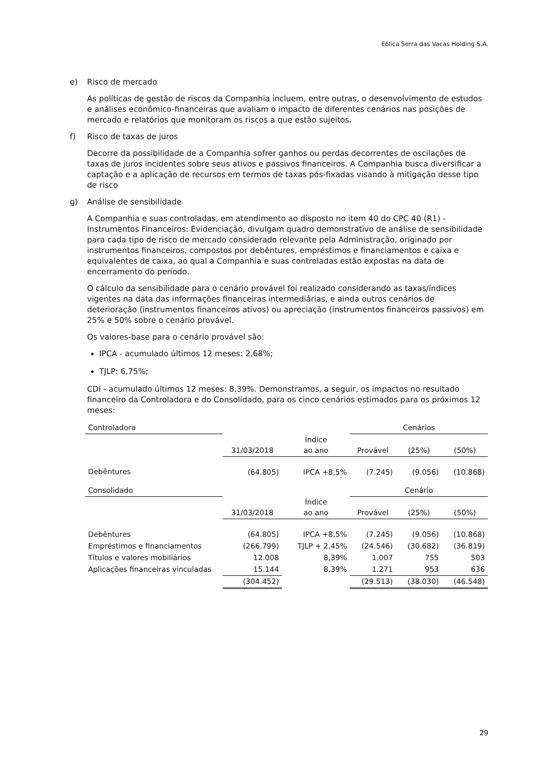Eólica Serra das Vacas Holding S.A.
e) Risco de mercado
As políticas de gestão de riscos da Companhia incluem, entre outras, o desenvolvimento de estudos e análises econômico-financeiras que avaliam o impacto de diferentes cenários nas posições de mercado e relatórios que monitoram os riscos a que estão sujeitos.
f) Risco de taxas de juros
Decorre da possibilidade de a Companhia sofrer ganhos ou perdas decorrentes de oscilações de taxas de juros incidentes sobre seus ativos e passivos financeiros. A Companhia busca diversificar a captação e a aplicação de recursos em termos de taxas pós-fixadas visando à mitigação desse tipo de risco
g) Análise de sensibilidade
A Companhia e suas controladas, em atendimento ao disposto no item 40 do CPC 40 (R1) - Instrumentos Financeiros: Evidenciação, divulgam quadro demonstrativo de análise de sensibilidade para cada tipo de risco de mercado considerado relevante pela Administração, originado por instrumentos financeiros, compostos por debêntures, empréstimos e financiamentos e caixa e equivalentes de caixa, ao qual a Companhia e suas controladas estão expostas na data de encerramento do período.
O cálculo da sensibilidade para o cenário provável foi realizado considerando as taxas/índices vigentes na data das informações financeiras intermediárias, e ainda outros cenários de deterioração (instrumentos financeiros ativos) ou apreciação (instrumentos financeiros passivos) em 25% e 50% sobre o cenário provável.
Os valores-base para o cenário provável são:
IPCA - acumulado últimos 12 meses: 2,68%;
TJLP: 6,75%;
CDI - acumulado últimos 12 meses: 8,39%. Demonstramos, a seguir, os impactos no resultado financeiro da Controladora e do Consolidado, para os cinco cenários estimados para os próximos 12 meses:
| Controladora | | | Cenários | | |
| | 31/03/2018 | Índice ao ano | Provável | (25%) | (50%) |
| Debêntures | (64.805) | IPCA +8,5% | (7.245) | (9.056) | (10.868) |
| Consolidado | | | Cenário | | |
| | 31/03/2018 | Índice ao ano | Provável | (25%) | (50%) |
| Debêntures | (64.805) | IPCA +8,5% | (7.245) | (9.056) | (10.868) |
| Empréstimos e financiamentos | (266.799) | TJLP + 2,45% | (24.546) | (30.682) | (36.819) |
| Títulos e valores mobiliários | 12.008 | 8,39% | 1.007 | 755 | 503 |
| Aplicações financeiras vinculadas | 15.144 | 8,39% | 1.271 | 953 | 636 |
| | (304.452) | | (29.513) | (38.030) | (46.548) |
29